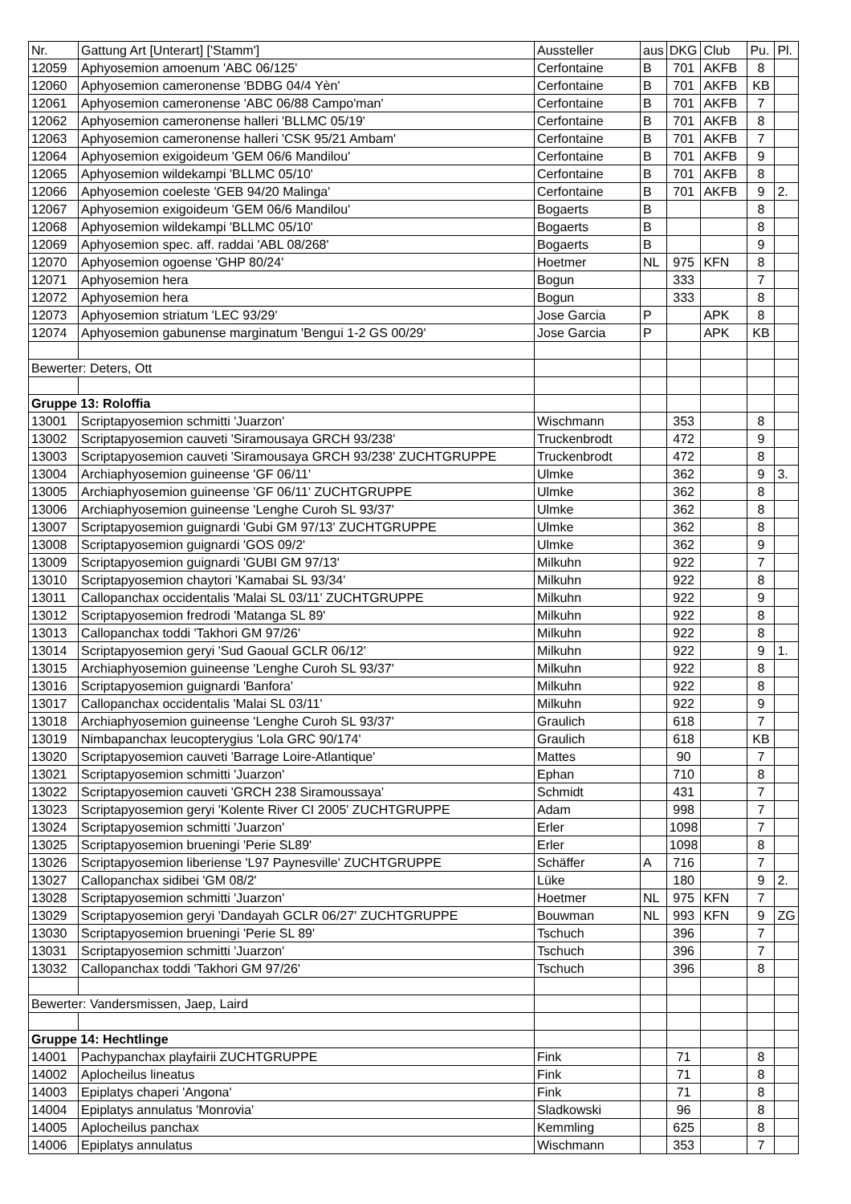| Nr. | Gattung Art [Unterart] ['Stamm'] | Aussteller | aus | DKG | Club | Pu. | Pl. |
| 12059 | Aphyosemion amoenum 'ABC 06/125' | Cerfontaine | B | 701 | AKFB | 8 | |
| 12060 | Aphyosemion cameronense 'BDBG 04/4 Yèn' | Cerfontaine | B | 701 | AKFB | KB | |
| 12061 | Aphyosemion cameronense 'ABC 06/88 Campo'man' | Cerfontaine | B | 701 | AKFB | 7 | |
| 12062 | Aphyosemion cameronense halleri 'BLLMC 05/19' | Cerfontaine | B | 701 | AKFB | 8 | |
| 12063 | Aphyosemion cameronense halleri 'CSK 95/21 Ambam' | Cerfontaine | B | 701 | AKFB | 7 | |
| 12064 | Aphyosemion exigoideum 'GEM 06/6 Mandilou' | Cerfontaine | B | 701 | AKFB | 9 | |
| 12065 | Aphyosemion wildekampi 'BLLMC 05/10' | Cerfontaine | B | 701 | AKFB | 8 | |
| 12066 | Aphyosemion coeleste 'GEB 94/20 Malinga' | Cerfontaine | B | 701 | AKFB | 9 | 2. |
| 12067 | Aphyosemion exigoideum 'GEM 06/6 Mandilou' | Bogaerts | B | | | 8 | |
| 12068 | Aphyosemion wildekampi 'BLLMC 05/10' | Bogaerts | B | | | 8 | |
| 12069 | Aphyosemion spec. aff. raddai 'ABL 08/268' | Bogaerts | B | | | 9 | |
| 12070 | Aphyosemion ogoense 'GHP 80/24' | Hoetmer | NL | 975 | KFN | 8 | |
| 12071 | Aphyosemion hera | Bogun | | 333 | | 7 | |
| 12072 | Aphyosemion hera | Bogun | | 333 | | 8 | |
| 12073 | Aphyosemion striatum 'LEC 93/29' | Jose Garcia | P | | APK | 8 | |
| 12074 | Aphyosemion gabunense marginatum 'Bengui 1-2 GS 00/29' | Jose Garcia | P | | APK | KB | |
| Bewerter: Deters, Ott | | | | | | | |
| Gruppe 13: Roloffia | | | | | | | |
| 13001 | Scriptapyosemion schmitti 'Juarzon' | Wischmann | | 353 | | 8 | |
| 13002 | Scriptapyosemion cauveti 'Siramousaya GRCH 93/238' | Truckenbrodt | | 472 | | 9 | |
| 13003 | Scriptapyosemion cauveti 'Siramousaya GRCH 93/238' ZUCHTGRUPPE | Truckenbrodt | | 472 | | 8 | |
| 13004 | Archiaphyosemion guineense 'GF 06/11' | Ulmke | | 362 | | 9 | 3. |
| 13005 | Archiaphyosemion guineense 'GF 06/11' ZUCHTGRUPPE | Ulmke | | 362 | | 8 | |
| 13006 | Archiaphyosemion guineense 'Lenghe Curoh SL 93/37' | Ulmke | | 362 | | 8 | |
| 13007 | Scriptapyosemion guignardi 'Gubi GM 97/13' ZUCHTGRUPPE | Ulmke | | 362 | | 8 | |
| 13008 | Scriptapyosemion guignardi 'GOS 09/2' | Ulmke | | 362 | | 9 | |
| 13009 | Scriptapyosemion guignardi 'GUBI GM 97/13' | Milkuhn | | 922 | | 7 | |
| 13010 | Scriptapyosemion chaytori 'Kamabai SL 93/34' | Milkuhn | | 922 | | 8 | |
| 13011 | Callopanchax occidentalis 'Malai SL 03/11' ZUCHTGRUPPE | Milkuhn | | 922 | | 9 | |
| 13012 | Scriptapyosemion fredrodi 'Matanga SL 89' | Milkuhn | | 922 | | 8 | |
| 13013 | Callopanchax toddi 'Takhori GM 97/26' | Milkuhn | | 922 | | 8 | |
| 13014 | Scriptapyosemion geryi 'Sud Gaoual GCLR 06/12' | Milkuhn | | 922 | | 9 | 1. |
| 13015 | Archiaphyosemion guineense 'Lenghe Curoh SL 93/37' | Milkuhn | | 922 | | 8 | |
| 13016 | Scriptapyosemion guignardi 'Banfora' | Milkuhn | | 922 | | 8 | |
| 13017 | Callopanchax occidentalis 'Malai SL 03/11' | Milkuhn | | 922 | | 9 | |
| 13018 | Archiaphyosemion guineense 'Lenghe Curoh SL 93/37' | Graulich | | 618 | | 7 | |
| 13019 | Nimbapanchax leucopterygius 'Lola GRC 90/174' | Graulich | | 618 | | KB | |
| 13020 | Scriptapyosemion cauveti 'Barrage Loire-Atlantique' | Mattes | | 90 | | 7 | |
| 13021 | Scriptapyosemion schmitti 'Juarzon' | Ephan | | 710 | | 8 | |
| 13022 | Scriptapyosemion cauveti 'GRCH 238 Siramoussaya' | Schmidt | | 431 | | 7 | |
| 13023 | Scriptapyosemion geryi 'Kolente River CI 2005' ZUCHTGRUPPE | Adam | | 998 | | 7 | |
| 13024 | Scriptapyosemion schmitti 'Juarzon' | Erler | | 1098 | | 7 | |
| 13025 | Scriptapyosemion brueningi 'Perie SL89' | Erler | | 1098 | | 8 | |
| 13026 | Scriptapyosemion liberiense 'L97 Paynesville' ZUCHTGRUPPE | Schäffer | A | 716 | | 7 | |
| 13027 | Callopanchax sidibei 'GM 08/2' | Lüke | | 180 | | 9 | 2. |
| 13028 | Scriptapyosemion schmitti 'Juarzon' | Hoetmer | NL | 975 | KFN | 7 | |
| 13029 | Scriptapyosemion geryi 'Dandayah GCLR 06/27' ZUCHTGRUPPE | Bouwman | NL | 993 | KFN | 9 | ZG |
| 13030 | Scriptapyosemion brueningi 'Perie SL 89' | Tschuch | | 396 | | 7 | |
| 13031 | Scriptapyosemion schmitti 'Juarzon' | Tschuch | | 396 | | 7 | |
| 13032 | Callopanchax toddi 'Takhori GM 97/26' | Tschuch | | 396 | | 8 | |
| Bewerter: Vandersmissen, Jaep, Laird | | | | | | | |
| Gruppe 14: Hechtlinge | | | | | | | |
| 14001 | Pachypanchax playfairii ZUCHTGRUPPE | Fink | | 71 | | 8 | |
| 14002 | Aplocheilus lineatus | Fink | | 71 | | 8 | |
| 14003 | Epiplatys chaperi 'Angona' | Fink | | 71 | | 8 | |
| 14004 | Epiplatys annulatus 'Monrovia' | Sladkowski | | 96 | | 8 | |
| 14005 | Aplocheilus panchax | Kemmling | | 625 | | 8 | |
| 14006 | Epiplatys annulatus | Wischmann | | 353 | | 7 | |